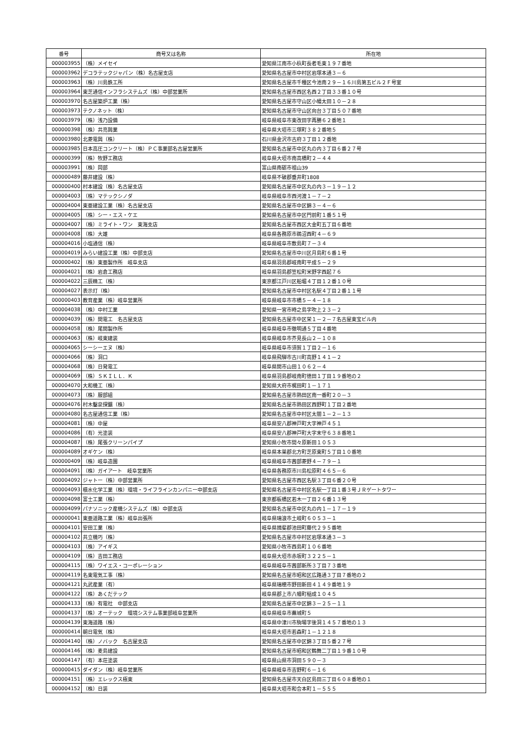| 番号 | 商号又は名称 | 所在地 |
| --- | --- | --- |
| 000003955 | （株）メイセイ | 愛知県江南市小杁町長者毛東１９７番地 |
| 000003962 | デコラテックジャパン（株）名古屋支店 | 愛知県名古屋市中村区岩塚本通３－６ |
| 000003963 | （株）川島鉄工所 | 愛知県名古屋市千種区今池南２９－１６川島第五ビル２Ｆ号室 |
| 000003964 | 東芝通信インフラシステムズ（株）中部営業所 | 愛知県名古屋市西区名西２丁目３３番１０号 |
| 000003970 | 名古屋築炉工業（株） | 愛知県名古屋市守山区小幡太田１０－２８ |
| 000003973 | テクノネット（株） | 愛知県名古屋市守山区向台３丁目５０７番地 |
| 000003979 | （株）浅乃設備 | 岐阜県岐阜市東改田字再勝６２番地１ |
| 000000398 | （株）共亮興業 | 岐阜県大垣市三塚町３８２番地５ |
| 000003980 | 北菱電興（株） | 石川県金沢市古府３丁目１２番地 |
| 000003985 | 日本高圧コンクリート（株）ＰＣ事業部名古屋営業所 | 愛知県名古屋市中区丸の内３丁目６番２７号 |
| 000000399 | （株）牧野工務店 | 岐阜県大垣市南高橋町２－４４ |
| 000003991 | （株）岡部 | 富山県南砺市祖山39 |
| 000000489 | 藤井建設（株） | 岐阜県不破郡垂井町1808 |
| 000000400 | 村本建設（株）名古屋支店 | 愛知県名古屋市中区丸の内３－１９－１２ |
| 000004003 | （株）マテックシノダ | 岐阜県岐阜市西河渡１－７－２ |
| 000004004 | 東亜建設工業（株）名古屋支店 | 愛知県名古屋市中区錦３－４－６ |
| 000004005 | （株）シー・エス・ケエ | 愛知県名古屋市中区門前町１番５１号 |
| 000004007 | （株）ミライト・ワン 東海支店 | 愛知県名古屋市西区大金町五丁目６番地 |
| 000004008 | （株）大雄 | 岐阜県各務原市鵜沼西町４－６９ |
| 000004016 | 小塩通信（株） | 岐阜県岐阜市敷島町７－３４ |
| 000004019 | みらい建設工業（株）中部支店 | 愛知県名古屋市中川区月島町６番１号 |
| 000000402 | （株）東亜製作所 岐阜支店 | 岐阜県羽島郡岐南町平成５－２９ |
| 000004021 | （株）岩倉工務店 | 岐阜県羽島郡笠松町米野字西起７６ |
| 000004022 | 三辰精工（株） | 東京都江戸川区船堀４丁目１２番１０号 |
| 000004027 | 表示灯（株） | 愛知県名古屋市中村区名駅４丁目２番１１号 |
| 000000403 | 教育産業（株）岐阜営業所 | 岐阜県岐阜市市橋５－４－１８ |
| 000004038 | （株）中村工業 | 愛知県一宮市時之島字吹上２３－２ |
| 000004039 | （株）関電工 名古屋支店 | 愛知県名古屋市中区栄１－２－７名古屋東宝ビル内 |
| 000004058 | （株）尾関製作所 | 岐阜県岐阜市徹明通５丁目４番地 |
| 000004063 | （株）岐東建装 | 岐阜県岐阜市芥見長山２－１０８ |
| 000004065 | シーシーエヌ（株） | 岐阜県岐阜市須賀１丁目２－１６ |
| 000004066 | （株）洞口 | 岐阜県飛騨市古川町高野１４１－２ |
| 000004068 | （株）日発電工 | 岐阜県関市山田１０６２－４ |
| 000004069 | （株）ＳＫＩＬＬ．Ｋ | 岐阜県羽島郡岐南町徳田１丁目１９番地の２ |
| 000004070 | 大和機工（株） | 愛知県大府市梶田町１－１７１ |
| 000004073 | （株）服部組 | 愛知県名古屋市熱田区南一番町２０－３ |
| 000004076 | 村木鑿泉探鑛（株） | 愛知県名古屋市熱田区西野町１丁目２番地 |
| 000004080 | 名古屋通信工業（株） | 愛知県名古屋市中村区太閤１－２－１３ |
| 000004081 | （株）中屋 | 岐阜県安八郡神戸町大字神戸４５１ |
| 000004086 | （有）光塗装 | 岐阜県安八郡神戸町大字末守６３８番地１ |
| 000004087 | （株）尾張クリーンパイプ | 愛知県小牧市間々原新田１０５３ |
| 000004089 | オギケン（株） | 岐阜県本巣郡北方町芝原東町５丁目１０番地 |
| 000000409 | （株）岐阜造園 | 岐阜県岐阜市茜部菱野４－７９－１ |
| 000004091 | （株）ガイアート 岐阜営業所 | 岐阜県各務原市川島松原町４６５－６ |
| 000004092 | ジャトー（株）中部営業所 | 愛知県名古屋市西区名駅３丁目６番２０号 |
| 000004093 | 積水化学工業（株）環境・ライフラインカンパニー中部支店 | 愛知県名古屋市中村区名駅一丁目１番３号ＪＲゲートタワー |
| 000004098 | 富士工業（株） | 東京都板橋区若木一丁目２６番１３号 |
| 000004099 | パナソニック産機システムズ（株）中部支店 | 愛知県名古屋市中区丸の内１－１７－１９ |
| 000000041 | 東亜道路工業（株）岐阜出張所 | 岐阜県瑞浪市土岐町６０５３－１ |
| 000004101 | 安田工業（株） | 岐阜県揖斐郡池田町藤代２９５番地 |
| 000004102 | 共立機巧（株） | 愛知県名古屋市中村区岩塚本通３－３ |
| 000004103 | （株）アイギス | 愛知県小牧市西島町１０６番地 |
| 000004109 | （株）吉田工務店 | 岐阜県大垣市赤坂町３２２５－１ |
| 000004115 | （株）ワイエス・コーポレーション | 岐阜県岐阜市茜部新所３丁目７３番地 |
| 000004119 | 名東電気工事（株） | 愛知県名古屋市昭和区広路通３丁目７番地の２ |
| 000004121 | 丸武産業（有） | 岐阜県瑞穂市野田新田４１４９番地１９ |
| 000004122 | （株）あくだテック | 岐阜県郡上市八幡町稲成１０４５ |
| 000004133 | （株）有電社 中部支店 | 愛知県名古屋市中区錦３－２５－１１ |
| 000004137 | （株）オーテック 環境システム事業部岐阜営業所 | 岐阜県岐阜市蕪城町５ |
| 000004139 | 東海道路（株） | 岐阜県中津川市駒場字後洞１４５７番地の１３ |
| 000000414 | 朝日電気（株） | 岐阜県大垣市若森町１－１２１８ |
| 000004140 | （株）ノバック 名古屋支店 | 愛知県名古屋市中区錦３丁目５番２７号 |
| 000004146 | （株）麦島建設 | 愛知県名古屋市昭和区鶴舞二丁目１９番１０号 |
| 000004147 | （有）本荘塗装 | 岐阜県山県市洞田５９０－３ |
| 000000415 | ダイダン（株）岐阜営業所 | 岐阜県岐阜市吉野町６－１６ |
| 000004151 | （株）エレックス極東 | 愛知県名古屋市天白区島田三丁目６０８番地の１ |
| 000004152 | （株）日装 | 岐阜県大垣市和合本町１－５５５ |